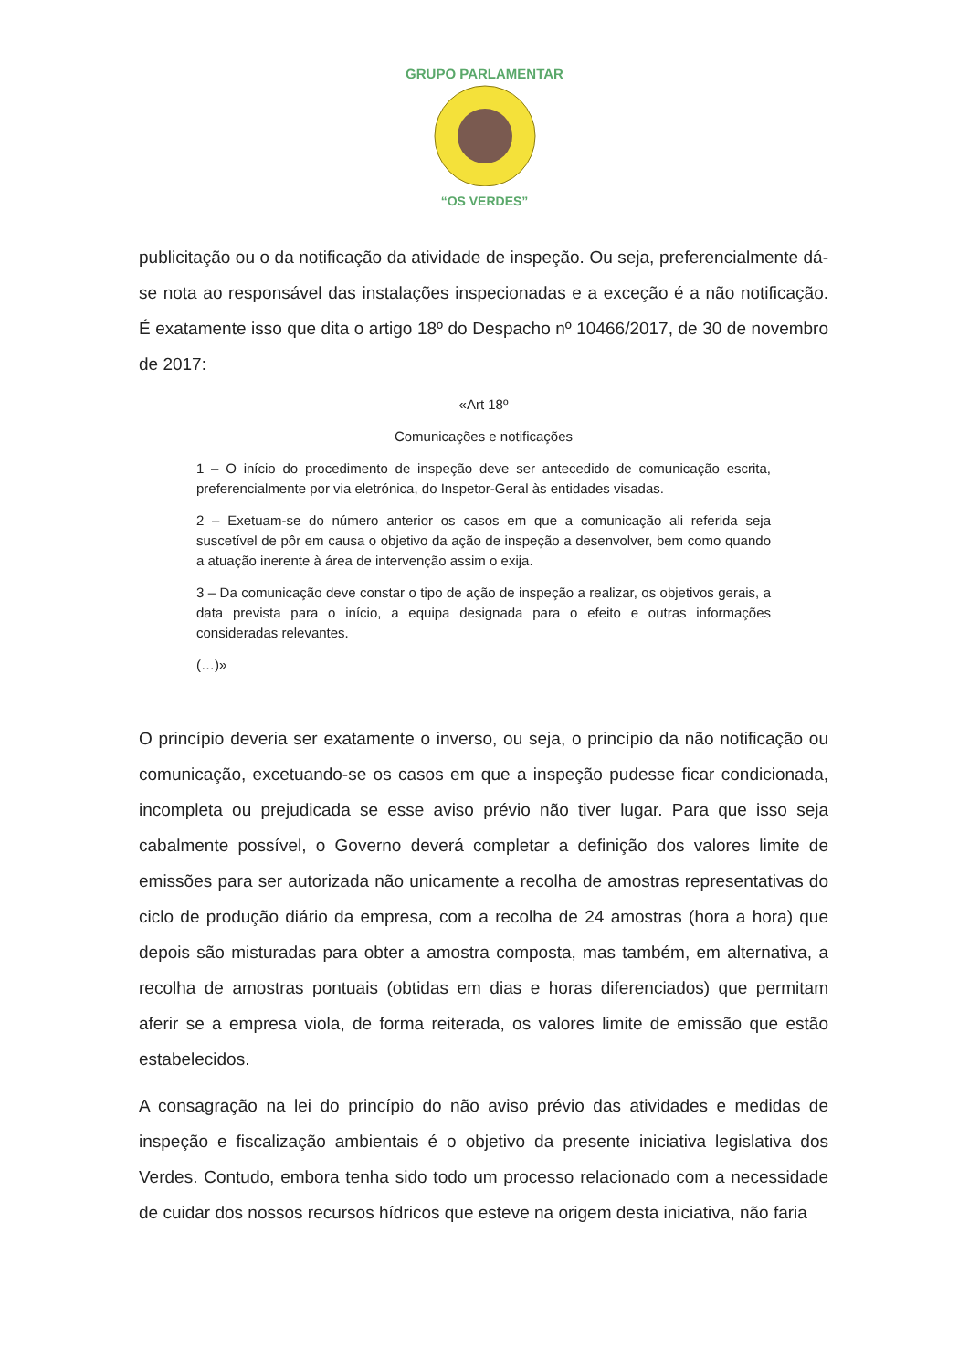GRUPO PARLAMENTAR
“OS VERDES”
publicitação ou o da notificação da atividade de inspeção. Ou seja, preferencialmente dá-se nota ao responsável das instalações inspecionadas e a exceção é a não notificação. É exatamente isso que dita o artigo 18º do Despacho nº 10466/2017, de 30 de novembro de 2017:
«Art 18º
Comunicações e notificações
1 – O início do procedimento de inspeção deve ser antecedido de comunicação escrita, preferencialmente por via eletrónica, do Inspetor-Geral às entidades visadas.
2 – Exetuam-se do número anterior os casos em que a comunicação ali referida seja suscetível de pôr em causa o objetivo da ação de inspeção a desenvolver, bem como quando a atuação inerente à área de intervenção assim o exija.
3 – Da comunicação deve constar o tipo de ação de inspeção a realizar, os objetivos gerais, a data prevista para o início, a equipa designada para o efeito e outras informações consideradas relevantes.
(…)»
O princípio deveria ser exatamente o inverso, ou seja, o princípio da não notificação ou comunicação, excetuando-se os casos em que a inspeção pudesse ficar condicionada, incompleta ou prejudicada se esse aviso prévio não tiver lugar. Para que isso seja cabalmente possível, o Governo deverá completar a definição dos valores limite de emissões para ser autorizada não unicamente a recolha de amostras representativas do ciclo de produção diário da empresa, com a recolha de 24 amostras (hora a hora) que depois são misturadas para obter a amostra composta, mas também, em alternativa, a recolha de amostras pontuais (obtidas em dias e horas diferenciados) que permitam aferir se a empresa viola, de forma reiterada, os valores limite de emissão que estão estabelecidos.
A consagração na lei do princípio do não aviso prévio das atividades e medidas de inspeção e fiscalização ambientais é o objetivo da presente iniciativa legislativa dos Verdes. Contudo, embora tenha sido todo um processo relacionado com a necessidade de cuidar dos nossos recursos hídricos que esteve na origem desta iniciativa, não faria